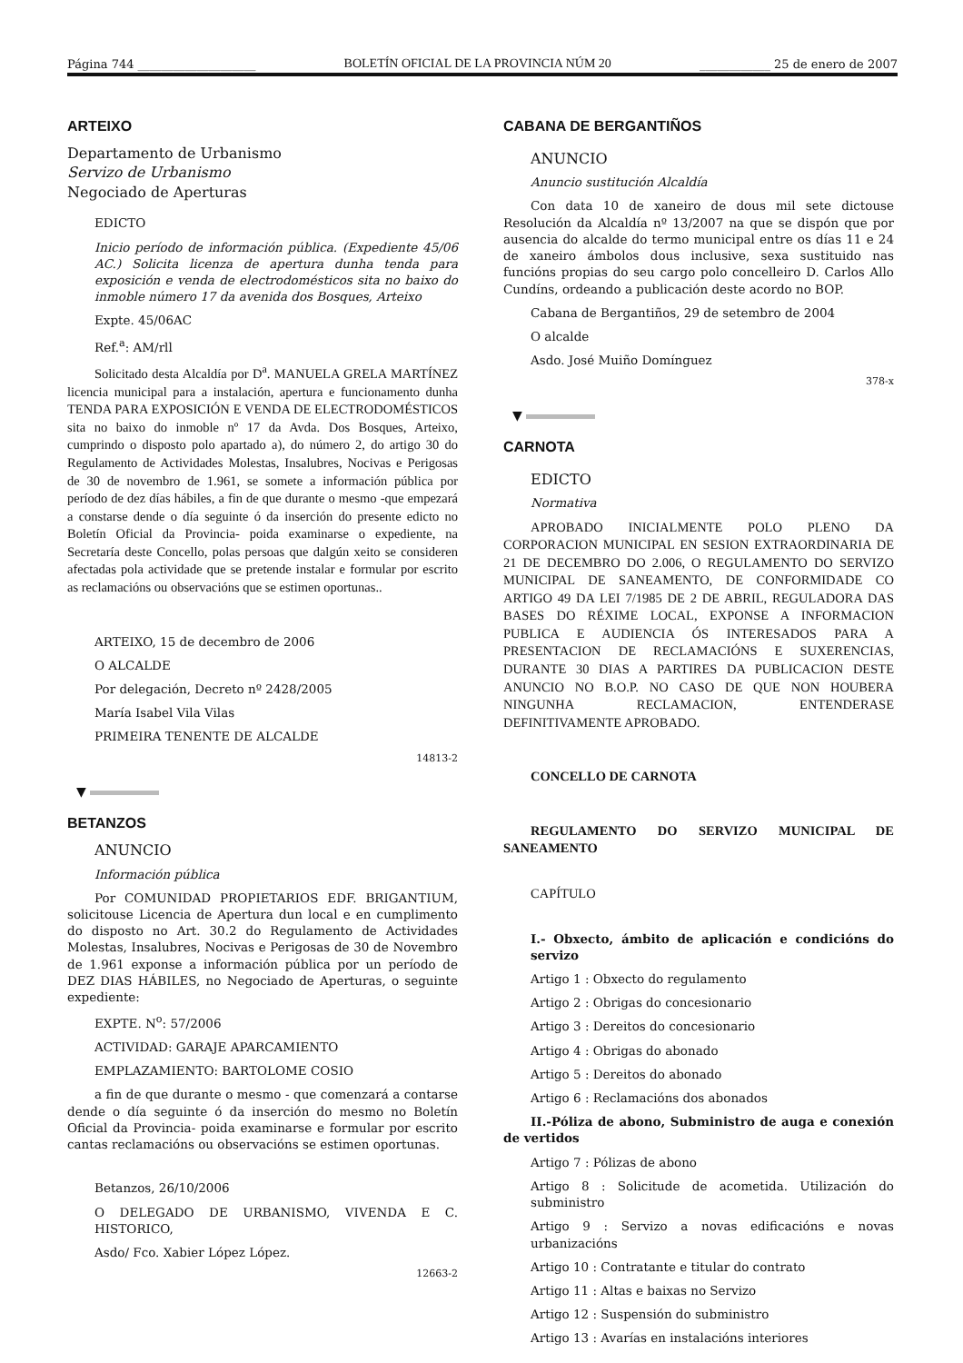Página 744 ____________________ BOLETÍN OFICIAL DE LA PROVINCIA NÚM 20 ____________ 25 de enero de 2007
ARTEIXO
Departamento de Urbanismo
Servizo de Urbanismo
Negociado de Aperturas
EDICTO
Inicio período de información pública. (Expediente 45/06 AC.) Solicita licenza de apertura dunha tenda para exposición e venda de electrodomésticos sita no baixo do inmoble número 17 da avenida dos Bosques, Arteixo
Expte. 45/06AC
Ref.<sup>a</sup>: AM/rll
Solicitado desta Alcaldía por D<sup>a</sup>. MANUELA GRELA MARTÍNEZ licencia municipal para a instalación, apertura e funcionamento dunha TENDA PARA EXPOSICIÓN E VENDA DE ELECTRODOMÉSTICOS sita no baixo do inmoble nº 17 da Avda. Dos Bosques, Arteixo, cumprindo o disposto polo apartado a), do número 2, do artigo 30 do Regulamento de Actividades Molestas, Insalubres, Nocivas e Perigosas de 30 de novembro de 1.961, se somete a información pública por período de dez días hábiles, a fin de que durante o mesmo -que empezará a constarse dende o día seguinte ó da inserción do presente edicto no Boletín Oficial da Provincia- poida examinarse o expediente, na Secretaría deste Concello, polas persoas que dalgún xeito se consideren afectadas pola actividade que se pretende instalar e formular por escrito as reclamacións ou observacións que se estimen oportunas..
ARTEIXO, 15 de decembro de 2006
O ALCALDE
Por delegación, Decreto nº 2428/2005
María Isabel Vila Vilas
PRIMEIRA TENENTE DE ALCALDE
14813-2
▼
BETANZOS
ANUNCIO
Información pública
Por COMUNIDAD PROPIETARIOS EDF. BRIGANTIUM, solicitouse Licencia de Apertura dun local e en cumplimento do disposto no Art. 30.2 do Regulamento de Actividades Molestas, Insalubres, Nocivas e Perigosas de 30 de Novembro de 1.961 exponse a información pública por un período de DEZ DIAS HÁBILES, no Negociado de Aperturas, o seguinte expediente:
EXPTE. N<sup>o</sup>: 57/2006
ACTIVIDAD: GARAJE APARCAMIENTO
EMPLAZAMIENTO: BARTOLOME COSIO
a fin de que durante o mesmo - que comenzará a contarse dende o día seguinte ó da inserción do mesmo no Boletín Oficial da Provincia- poida examinarse e formular por escrito cantas reclamacións ou observacións se estimen oportunas.
Betanzos, 26/10/2006
O DELEGADO DE URBANISMO, VIVENDA E C. HISTORICO,
Asdo/ Fco. Xabier López López.
12663-2
CABANA DE BERGANTIÑOS
ANUNCIO
Anuncio sustitución Alcaldía
Con data 10 de xaneiro de dous mil sete dictouse Resolución da Alcaldía nº 13/2007 na que se dispón que por ausencia do alcalde do termo municipal entre os días 11 e 24 de xaneiro ámbolos dous inclusive, sexa sustituido nas funcións propias do seu cargo polo concelleiro D. Carlos Allo Cundíns, ordeando a publicación deste acordo no BOP.
Cabana de Bergantiños, 29 de setembro de 2004
O alcalde
Asdo. José Muiño Domínguez
378-x
▼
CARNOTA
EDICTO
Normativa
APROBADO INICIALMENTE POLO PLENO DA CORPORACION MUNICIPAL EN SESION EXTRAORDINARIA DE 21 DE DECEMBRO DO 2.006, O REGULAMENTO DO SERVIZO MUNICIPAL DE SANEAMENTO, DE CONFORMIDADE CO ARTIGO 49 DA LEI 7/1985 DE 2 DE ABRIL, REGULADORA DAS BASES DO RÉXIME LOCAL, EXPONSE A INFORMACION PUBLICA E AUDIENCIA ÓS INTERESADOS PARA A PRESENTACION DE RECLAMACIÓNS E SUXERENCIAS, DURANTE 30 DIAS A PARTIRES DA PUBLICACION DESTE ANUNCIO NO B.O.P. NO CASO DE QUE NON HOUBERA NINGUNHA RECLAMACION, ENTENDERASE DEFINITIVAMENTE APROBADO.
CONCELLO DE CARNOTA
REGULAMENTO DO SERVIZO MUNICIPAL DE SANEAMENTO
CAPÍTULO
I.- Obxecto, ámbito de aplicación e condicións do servizo
Artigo 1 : Obxecto do regulamento
Artigo 2 : Obrigas do concesionario
Artigo 3 : Dereitos do concesionario
Artigo 4 : Obrigas do abonado
Artigo 5 : Dereitos do abonado
Artigo 6 : Reclamacións dos abonados
II.-Póliza de abono, Subministro de auga e conexión de vertidos
Artigo 7 : Pólizas de abono
Artigo 8 : Solicitude de acometida. Utilización do subministro
Artigo 9 : Servizo a novas edificacións e novas urbanizacións
Artigo 10 : Contratante e titular do contrato
Artigo 11 : Altas e baixas no Servizo
Artigo 12 : Suspensión do subministro
Artigo 13 : Avarías en instalacións interiores